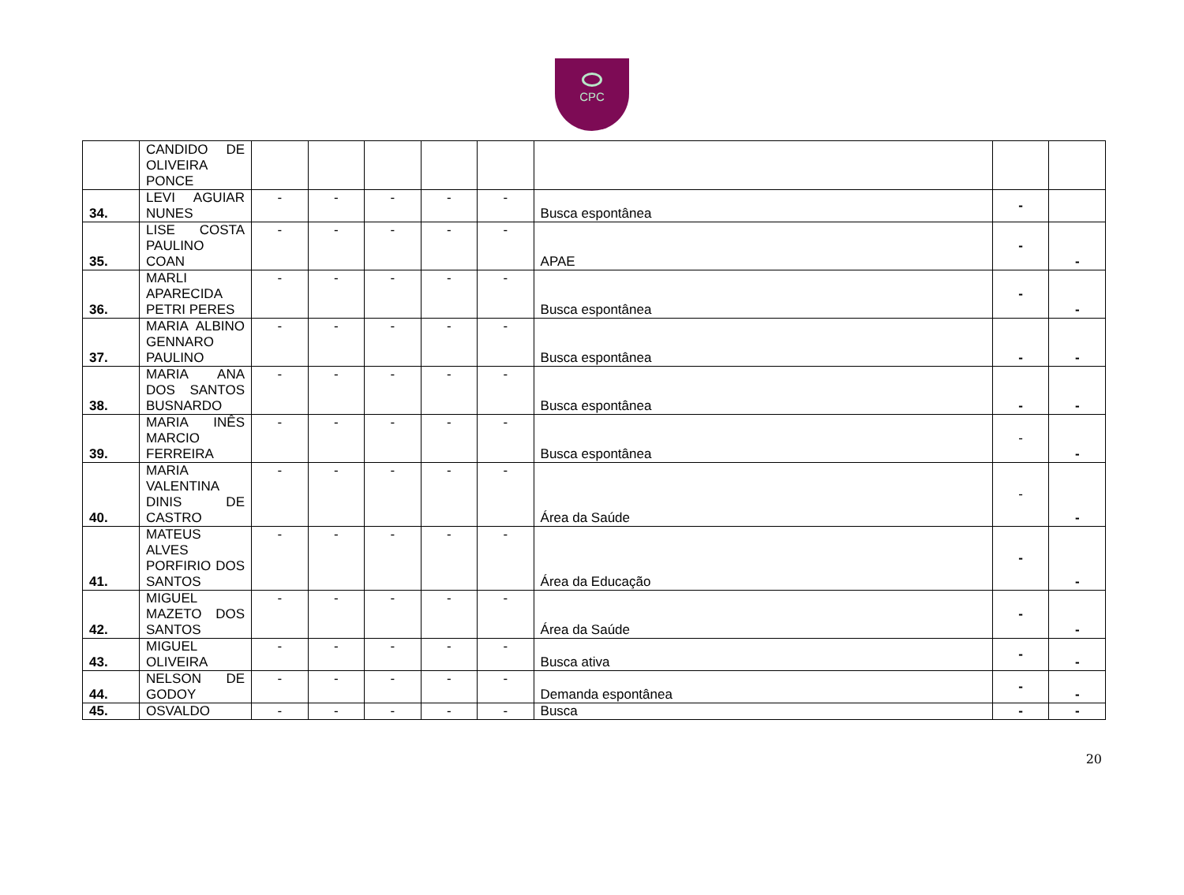CPC
| | CANDIDO DE OLIVEIRA PONCE | | | | | | | | |
| 34. | LEVI AGUIAR NUNES | - | - | - | - | - | Busca espontânea | - | |
| 35. | LISE COSTA PAULINO COAN | - | - | - | - | - | APAE | - | - |
| 36. | MARLI APARECIDA PETRI PERES | - | - | - | - | - | Busca espontânea | - | - |
| 37. | MARIA ALBINO GENNARO PAULINO | - | - | - | - | - | Busca espontânea | - | - |
| 38. | MARIA ANA DOS SANTOS BUSNARDO | - | - | - | - | - | Busca espontânea | - | - |
| 39. | MARIA INÊS MARCIO FERREIRA | - | - | - | - | - | Busca espontânea | - | - |
| 40. | MARIA VALENTINA DINIS DE CASTRO | - | - | - | - | - | Área da Saúde | - | - |
| 41. | MATEUS ALVES PORFIRIO DOS SANTOS | - | - | - | - | - | Área da Educação | - | - |
| 42. | MIGUEL MAZETO DOS SANTOS | - | - | - | - | - | Área da Saúde | - | - |
| 43. | MIGUEL OLIVEIRA | - | - | - | - | - | Busca ativa | - | - |
| 44. | NELSON DE GODOY | - | - | - | - | - | Demanda espontânea | - | - |
| 45. | OSVALDO | - | - | - | - | - | Busca | - | - |
20